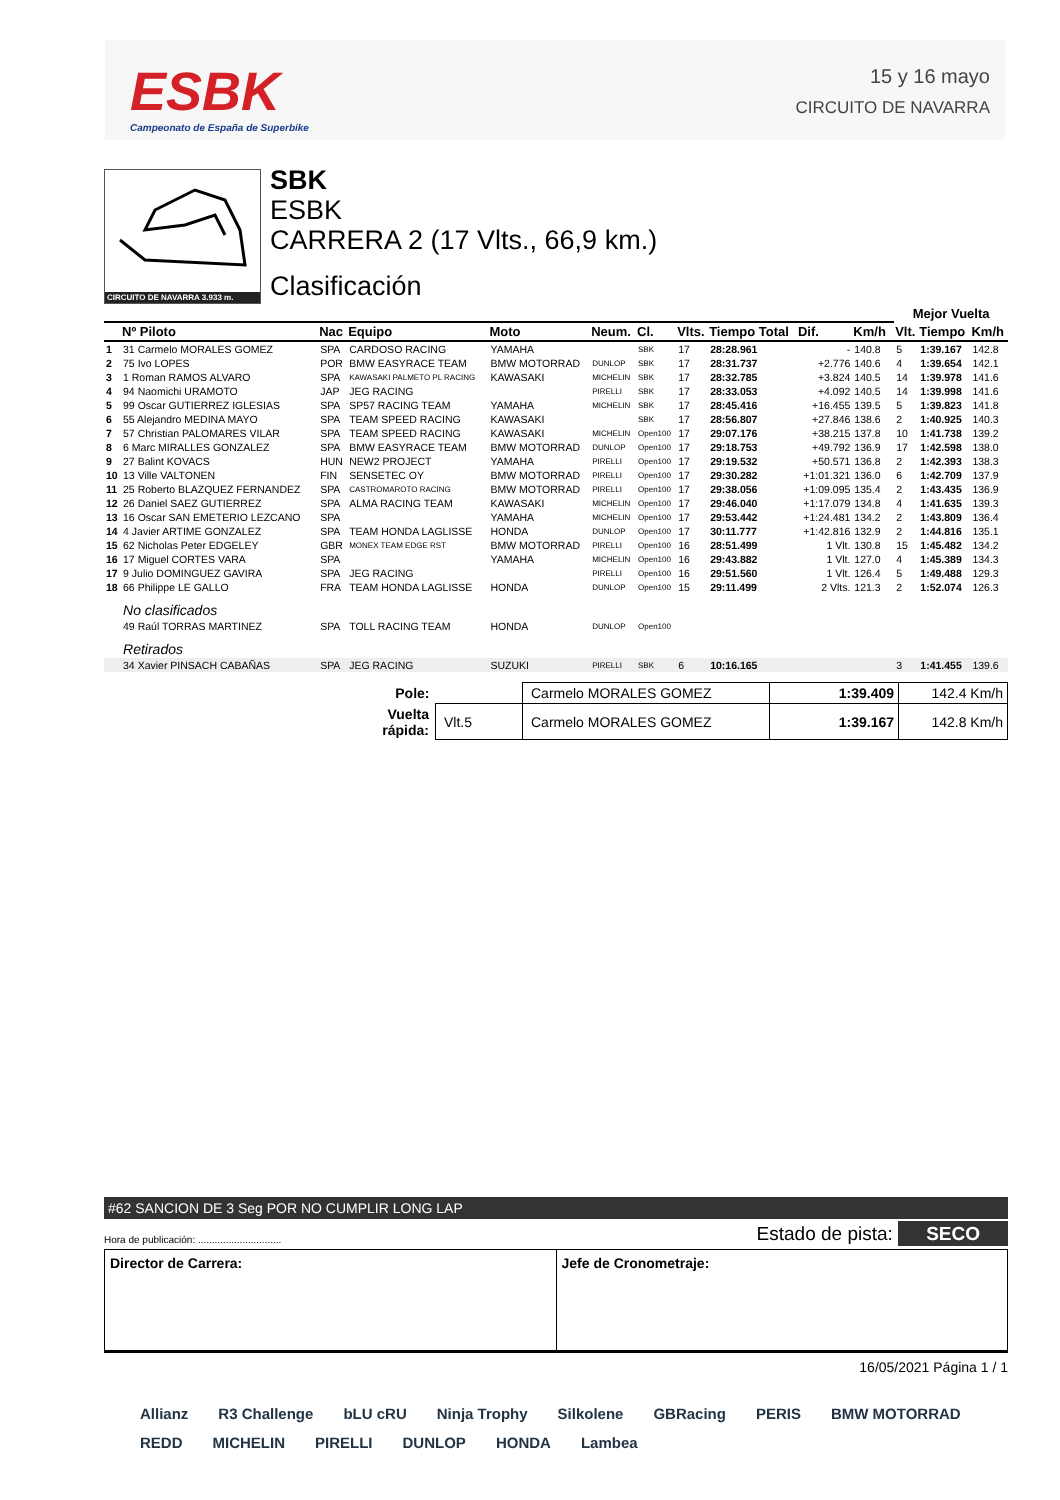ESBK
Campeonato de España de Superbike
15 y 16 mayo
CIRCUITO DE NAVARRA
CIRCUITO DE NAVARRA 3.933 m.
SBK
ESBK
CARRERA 2 (17 Vlts., 66,9 km.)
Clasificación
| | | | | | | | | | | | | Mejor Vuelta | | |
| --- | --- | --- | --- | --- | --- | --- | --- | --- | --- | --- | --- | --- | --- | --- |
| | Nº Piloto | Nac | Equipo | Moto | Neum. | Cl. | Vlts. | Tiempo Total | Dif. | Km/h | | Vlt. | Tiempo | Km/h |
| 1 | 31 Carmelo MORALES GOMEZ | SPA | CARDOSO RACING | YAMAHA | | SBK | 17 | 28:28.961 | - | 140.8 | | 5 | 1:39.167 | 142.8 |
| 2 | 75 Ivo LOPES | POR | BMW EASYRACE TEAM | BMW MOTORRAD | DUNLOP | SBK | 17 | 28:31.737 | +2.776 | 140.6 | | 4 | 1:39.654 | 142.1 |
| 3 | 1 Roman RAMOS ALVARO | SPA | KAWASAKI PALMETO PL RACING | KAWASAKI | MICHELIN | SBK | 17 | 28:32.785 | +3.824 | 140.5 | | 14 | 1:39.978 | 141.6 |
| 4 | 94 Naomichi URAMOTO | JAP | JEG RACING | | PIRELLI | SBK | 17 | 28:33.053 | +4.092 | 140.5 | | 14 | 1:39.998 | 141.6 |
| 5 | 99 Oscar GUTIERREZ IGLESIAS | SPA | SP57 RACING TEAM | YAMAHA | MICHELIN | SBK | 17 | 28:45.416 | +16.455 | 139.5 | | 5 | 1:39.823 | 141.8 |
| 6 | 55 Alejandro MEDINA MAYO | SPA | TEAM SPEED RACING | KAWASAKI | | SBK | 17 | 28:56.807 | +27.846 | 138.6 | | 2 | 1:40.925 | 140.3 |
| 7 | 57 Christian PALOMARES VILAR | SPA | TEAM SPEED RACING | KAWASAKI | MICHELIN | Open100 | 17 | 29:07.176 | +38.215 | 137.8 | | 10 | 1:41.738 | 139.2 |
| 8 | 6 Marc MIRALLES GONZALEZ | SPA | BMW EASYRACE TEAM | BMW MOTORRAD | DUNLOP | Open100 | 17 | 29:18.753 | +49.792 | 136.9 | | 17 | 1:42.598 | 138.0 |
| 9 | 27 Balint KOVACS | HUN | NEW2 PROJECT | YAMAHA | PIRELLI | Open100 | 17 | 29:19.532 | +50.571 | 136.8 | | 2 | 1:42.393 | 138.3 |
| 10 | 13 Ville VALTONEN | FIN | SENSETEC OY | BMW MOTORRAD | PIRELLI | Open100 | 17 | 29:30.282 | +1:01.321 | 136.0 | | 6 | 1:42.709 | 137.9 |
| 11 | 25 Roberto BLAZQUEZ FERNANDEZ | SPA | CASTROMAROTO RACING | BMW MOTORRAD | PIRELLI | Open100 | 17 | 29:38.056 | +1:09.095 | 135.4 | | 2 | 1:43.435 | 136.9 |
| 12 | 26 Daniel SAEZ GUTIERREZ | SPA | ALMA RACING TEAM | KAWASAKI | MICHELIN | Open100 | 17 | 29:46.040 | +1:17.079 | 134.8 | | 4 | 1:41.635 | 139.3 |
| 13 | 16 Oscar SAN EMETERIO LEZCANO | SPA | | YAMAHA | MICHELIN | Open100 | 17 | 29:53.442 | +1:24.481 | 134.2 | | 2 | 1:43.809 | 136.4 |
| 14 | 4 Javier ARTIME GONZALEZ | SPA | TEAM HONDA LAGLISSE | HONDA | DUNLOP | Open100 | 17 | 30:11.777 | +1:42.816 | 132.9 | | 2 | 1:44.816 | 135.1 |
| 15 | 62 Nicholas Peter EDGELEY | GBR | MONEX TEAM EDGE RST | BMW MOTORRAD | PIRELLI | Open100 | 16 | 28:51.499 | 1 Vlt. | 130.8 | | 15 | 1:45.482 | 134.2 |
| 16 | 17 Miguel CORTES VARA | SPA | | YAMAHA | MICHELIN | Open100 | 16 | 29:43.882 | 1 Vlt. | 127.0 | | 4 | 1:45.389 | 134.3 |
| 17 | 9 Julio DOMINGUEZ GAVIRA | SPA | JEG RACING | | PIRELLI | Open100 | 16 | 29:51.560 | 1 Vlt. | 126.4 | | 5 | 1:49.488 | 129.3 |
| 18 | 66 Philippe LE GALLO | FRA | TEAM HONDA LAGLISSE | HONDA | DUNLOP | Open100 | 15 | 29:11.499 | 2 Vlts. | 121.3 | | 2 | 1:52.074 | 126.3 |
| | No clasificados | | | | | | | | | | | | | |
| | 49 Raúl TORRAS MARTINEZ | SPA | TOLL RACING TEAM | HONDA | DUNLOP | Open100 | | | | | | | | |
| | Retirados | | | | | | | | | | | | | |
| | 34 Xavier PINSACH CABAÑAS | SPA | JEG RACING | SUZUKI | PIRELLI | SBK | 6 | 10:16.165 | | | | 3 | 1:41.455 | 139.6 |
| Pole: | | Carmelo MORALES GOMEZ | 1:39.409 | 142.4 Km/h |
| Vuelta rápida: | Vlt.5 | Carmelo MORALES GOMEZ | 1:39.167 | 142.8 Km/h |
#62 SANCION DE 3 Seg POR NO CUMPLIR LONG LAP
Hora de publicación: .............................. Estado de pista: SECO
Director de Carrera: Jefe de Cronometraje:
16/05/2021 Página 1 / 1
Allianz R3 Challenge bLU cRU Ninja Trophy Silkolene GBRacing PERIS BMW MOTORRAD REDD MICHELIN PIRELLI DUNLOP HONDA Lambea